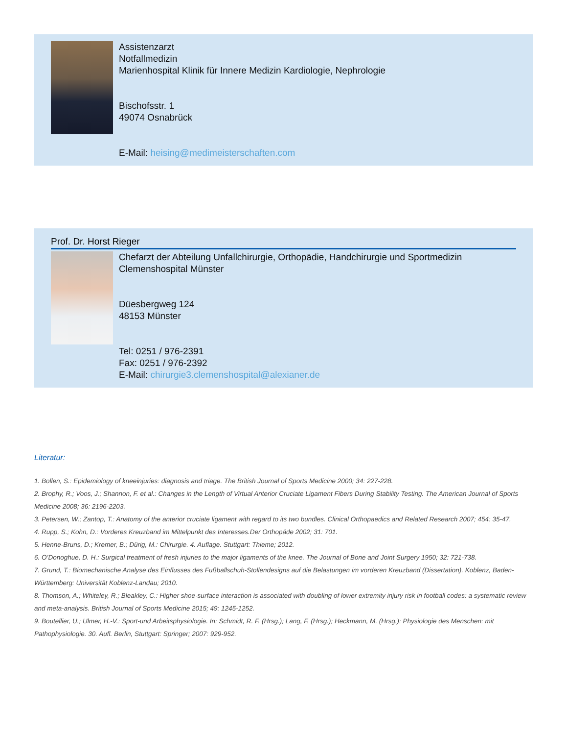Assistenzarzt
Notfallmedizin
Marienhospital Klinik für Innere Medizin Kardiologie, Nephrologie
Bischofsstr. 1
49074 Osnabrück
E-Mail: heising@medimeisterschaften.com
Prof. Dr. Horst Rieger
Chefarzt der Abteilung Unfallchirurgie, Orthopädie, Handchirurgie und Sportmedizin
Clemenshospital Münster
Düesbergweg 124
48153 Münster
Tel: 0251 / 976-2391
Fax: 0251 / 976-2392
E-Mail: chirurgie3.clemenshospital@alexianer.de
Literatur:
1. Bollen, S.: Epidemiology of kneeinjuries: diagnosis and triage. The British Journal of Sports Medicine 2000; 34: 227-228.
2. Brophy, R.; Voos, J.; Shannon, F. et al.: Changes in the Length of Virtual Anterior Cruciate Ligament Fibers During Stability Testing. The American Journal of Sports Medicine 2008; 36: 2196-2203.
3. Petersen, W.; Zantop, T.: Anatomy of the anterior cruciate ligament with regard to its two bundles. Clinical Orthopaedics and Related Research 2007; 454: 35-47.
4. Rupp, S.; Kohn, D.: Vorderes Kreuzband im Mittelpunkt des Interesses.Der Orthopäde 2002; 31: 701.
5. Henne-Bruns, D.; Kremer, B.; Dürig, M.: Chirurgie. 4. Auflage. Stuttgart: Thieme; 2012.
6. O’Donoghue, D. H.: Surgical treatment of fresh injuries to the major ligaments of the knee. The Journal of Bone and Joint Surgery 1950; 32: 721-738.
7. Grund, T.: Biomechanische Analyse des Einflusses des Fußballschuh-Stollendesigns auf die Belastungen im vorderen Kreuzband (Dissertation). Koblenz, Baden-Württemberg: Universität Koblenz-Landau; 2010.
8. Thomson, A.; Whiteley, R.; Bleakley, C.: Higher shoe-surface interaction is associated with doubling of lower extremity injury risk in football codes: a systematic review and meta-analysis. British Journal of Sports Medicine 2015; 49: 1245-1252.
9. Boutellier, U.; Ulmer, H.-V.: Sport-und Arbeitsphysiologie. In: Schmidt, R. F. (Hrsg.); Lang, F. (Hrsg.); Heckmann, M. (Hrsg.): Physiologie des Menschen: mit Pathophysiologie. 30. Aufl. Berlin, Stuttgart: Springer; 2007: 929-952.